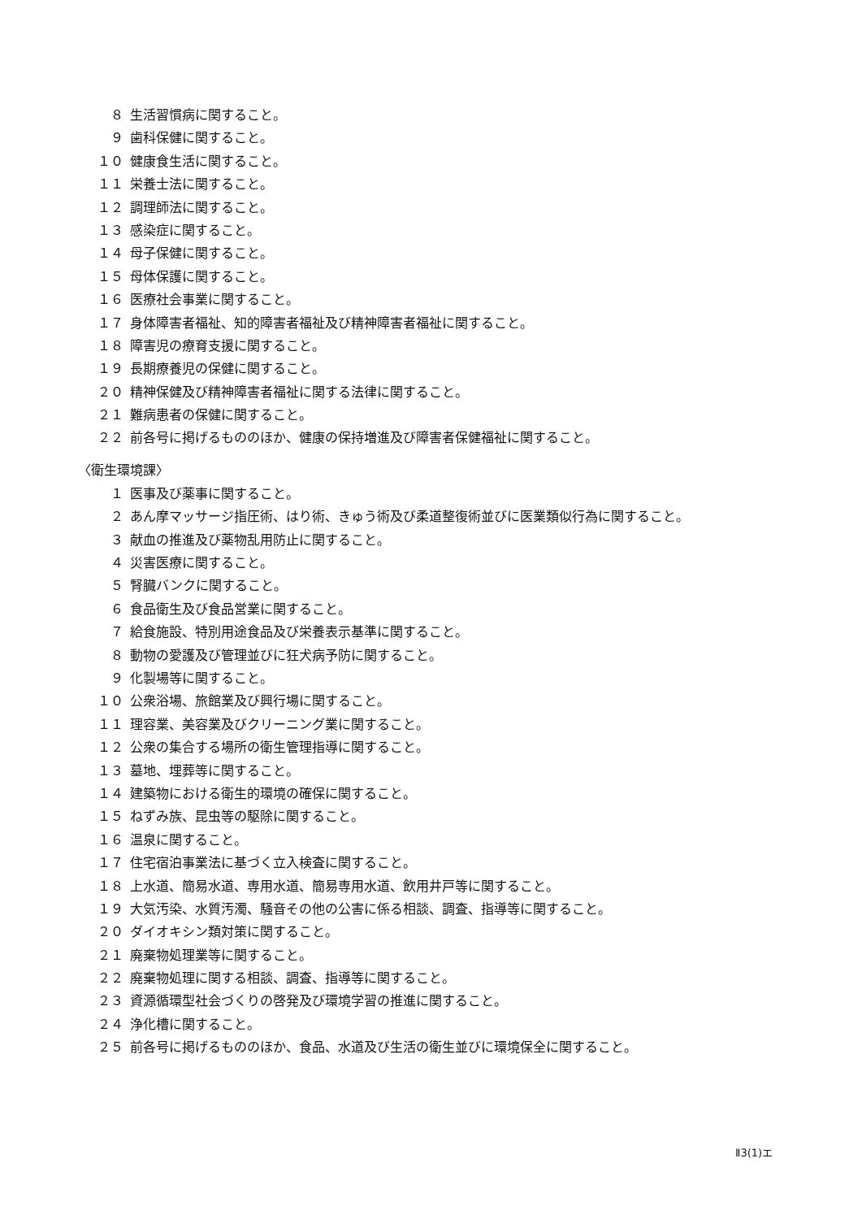８ 生活習慣病に関すること。
９ 歯科保健に関すること。
１０ 健康食生活に関すること。
１１ 栄養士法に関すること。
１２ 調理師法に関すること。
１３ 感染症に関すること。
１４ 母子保健に関すること。
１５ 母体保護に関すること。
１６ 医療社会事業に関すること。
１７ 身体障害者福祉、知的障害者福祉及び精神障害者福祉に関すること。
１８ 障害児の療育支援に関すること。
１９ 長期療養児の保健に関すること。
２０ 精神保健及び精神障害者福祉に関する法律に関すること。
２１ 難病患者の保健に関すること。
２２ 前各号に掲げるもののほか、健康の保持増進及び障害者保健福祉に関すること。
〈衛生環境課〉
１ 医事及び薬事に関すること。
２ あん摩マッサージ指圧術、はり術、きゅう術及び柔道整復術並びに医業類似行為に関すること。
３ 献血の推進及び薬物乱用防止に関すること。
４ 災害医療に関すること。
５ 腎臓バンクに関すること。
６ 食品衛生及び食品営業に関すること。
７ 給食施設、特別用途食品及び栄養表示基準に関すること。
８ 動物の愛護及び管理並びに狂犬病予防に関すること。
９ 化製場等に関すること。
１０ 公衆浴場、旅館業及び興行場に関すること。
１１ 理容業、美容業及びクリーニング業に関すること。
１２ 公衆の集合する場所の衛生管理指導に関すること。
１３ 墓地、埋葬等に関すること。
１４ 建築物における衛生的環境の確保に関すること。
１５ ねずみ族、昆虫等の駆除に関すること。
１６ 温泉に関すること。
１７ 住宅宿泊事業法に基づく立入検査に関すること。
１８ 上水道、簡易水道、専用水道、簡易専用水道、飲用井戸等に関すること。
１９ 大気汚染、水質汚濁、騒音その他の公害に係る相談、調査、指導等に関すること。
２０ ダイオキシン類対策に関すること。
２１ 廃棄物処理業等に関すること。
２２ 廃棄物処理に関する相談、調査、指導等に関すること。
２３ 資源循環型社会づくりの啓発及び環境学習の推進に関すること。
２４ 浄化槽に関すること。
２５ 前各号に掲げるもののほか、食品、水道及び生活の衛生並びに環境保全に関すること。
Ⅱ3(1)エ